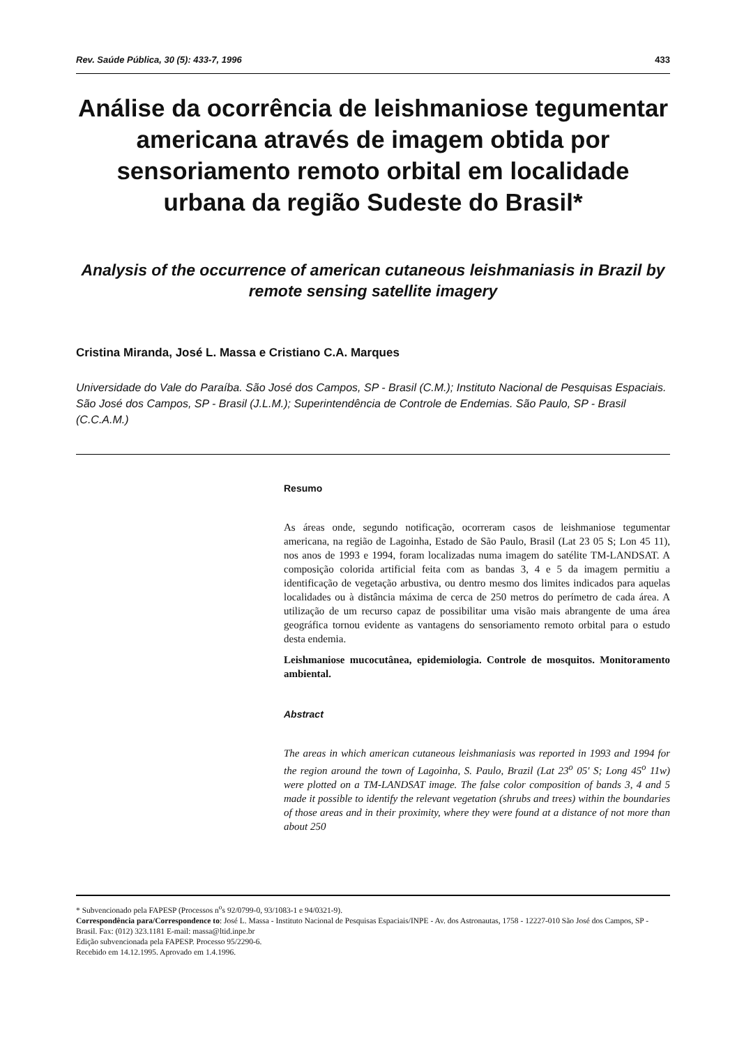Rev. Saúde Pública, 30 (5): 433-7, 1996 433
Análise da ocorrência de leishmaniose tegumentar americana através de imagem obtida por sensoriamento remoto orbital em localidade urbana da região Sudeste do Brasil*
Analysis of the occurrence of american cutaneous leishmaniasis in Brazil by remote sensing satellite imagery
Cristina Miranda, José L. Massa e Cristiano C.A. Marques
Universidade do Vale do Paraíba. São José dos Campos, SP - Brasil (C.M.); Instituto Nacional de Pesquisas Espaciais. São José dos Campos, SP - Brasil (J.L.M.); Superintendência de Controle de Endemias. São Paulo, SP - Brasil (C.C.A.M.)
Resumo
As áreas onde, segundo notificação, ocorreram casos de leishmaniose tegumentar americana, na região de Lagoinha, Estado de São Paulo, Brasil (Lat 23 05 S; Lon 45 11), nos anos de 1993 e 1994, foram localizadas numa imagem do satélite TM-LANDSAT. A composição colorida artificial feita com as bandas 3, 4 e 5 da imagem permitiu a identificação de vegetação arbustiva, ou dentro mesmo dos limites indicados para aquelas localidades ou à distância máxima de cerca de 250 metros do perímetro de cada área. A utilização de um recurso capaz de possibilitar uma visão mais abrangente de uma área geográfica tornou evidente as vantagens do sensoriamento remoto orbital para o estudo desta endemia.
Leishmaniose mucocutânea, epidemiologia. Controle de mosquitos. Monitoramento ambiental.
Abstract
The areas in which american cutaneous leishmaniasis was reported in 1993 and 1994 for the region around the town of Lagoinha, S. Paulo, Brazil (Lat 23<sup>o</sup> 05' S; Long 45<sup>o</sup> 11w) were plotted on a TM-LANDSAT image. The false color composition of bands 3, 4 and 5 made it possible to identify the relevant vegetation (shrubs and trees) within the boundaries of those areas and in their proximity, where they were found at a distance of not more than about 250
* Subvencionado pela FAPESP (Processos n<sup>o</sup>s 92/0799-0, 93/1083-1 e 94/0321-9).
Correspondência para/Correspondence to: José L. Massa - Instituto Nacional de Pesquisas Espaciais/INPE - Av. dos Astronautas, 1758 - 12227-010 São José dos Campos, SP - Brasil. Fax: (012) 323.1181 E-mail: massa@ltid.inpe.br
Edição subvencionada pela FAPESP. Processo 95/2290-6.
Recebido em 14.12.1995. Aprovado em 1.4.1996.